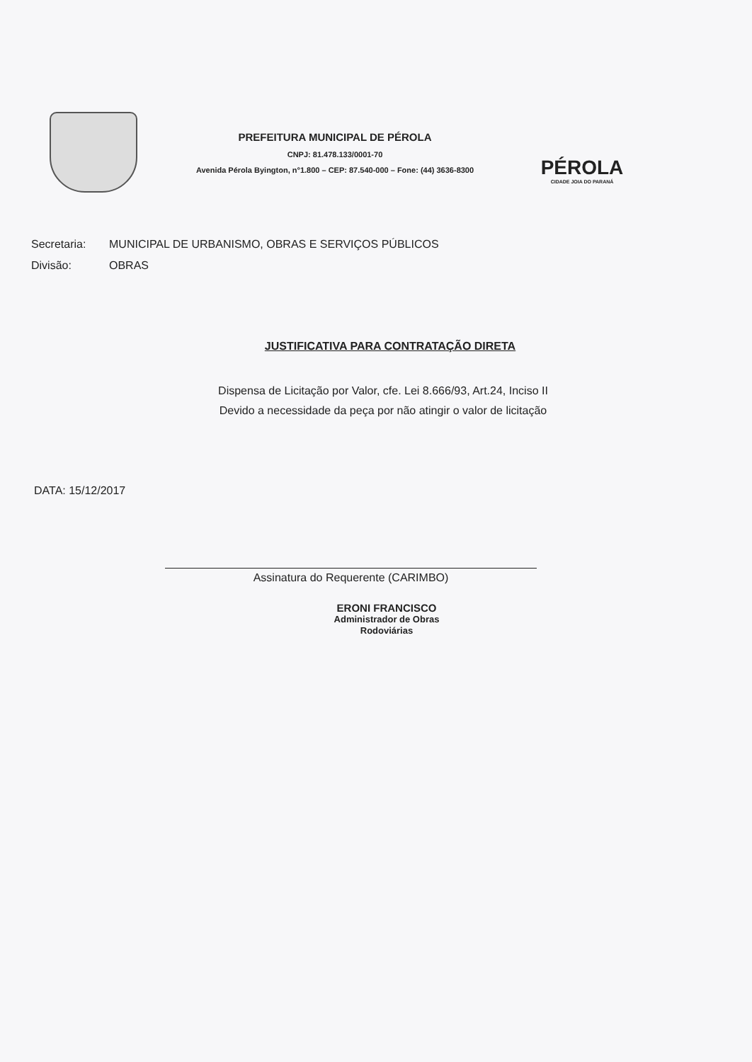PREFEITURA MUNICIPAL DE PÉROLA
CNPJ: 81.478.133/0001-70
Avenida Pérola Byington, n°1.800 – CEP: 87.540-000 – Fone: (44) 3636-8300
PÉROLA
CIDADE JOIA DO PARANÁ
Secretaria: MUNICIPAL DE URBANISMO, OBRAS E SERVIÇOS PÚBLICOS
Divisão: OBRAS
JUSTIFICATIVA PARA CONTRATAÇÃO DIRETA
Dispensa de Licitação por Valor, cfe. Lei 8.666/93, Art.24, Inciso II
Devido a necessidade da peça por não atingir o valor de licitação
DATA: 15/12/2017
Assinatura do Requerente (CARIMBO)
ERONI FRANCISCO
Administrador de Obras
Rodoviárias